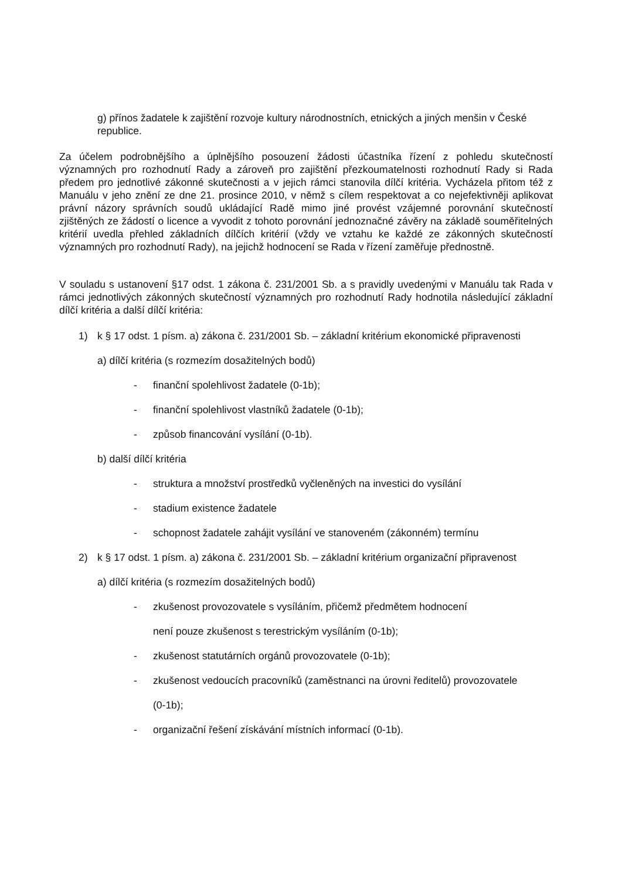g) přínos žadatele k zajištění rozvoje kultury národnostních, etnických a jiných menšin v České republice.
Za účelem podrobnějšího a úplnějšího posouzení žádosti účastníka řízení z pohledu skutečností významných pro rozhodnutí Rady a zároveň pro zajištění přezkoumatelnosti rozhodnutí Rady si Rada předem pro jednotlivé zákonné skutečnosti a v jejich rámci stanovila dílčí kritéria. Vycházela přitom též z Manuálu v jeho znění ze dne 21. prosince 2010, v němž s cílem respektovat a co nejefektivněji aplikovat právní názory správních soudů ukládající Radě mimo jiné provést vzájemné porovnání skutečností zjištěných ze žádostí o licence a vyvodit z tohoto porovnání jednoznačné závěry na základě souměřitelných kritérií uvedla přehled základních dílčích kritérií (vždy ve vztahu ke každé ze zákonných skutečností významných pro rozhodnutí Rady), na jejichž hodnocení se Rada v řízení zaměřuje přednostně.
V souladu s ustanovení §17 odst. 1 zákona č. 231/2001 Sb. a s pravidly uvedenými v Manuálu tak Rada v rámci jednotlivých zákonných skutečností významných pro rozhodnutí Rady hodnotila následující základní dílčí kritéria a další dílčí kritéria:
1) k § 17 odst. 1 písm. a) zákona č. 231/2001 Sb. – základní kritérium ekonomické připravenosti
a) dílčí kritéria (s rozmezím dosažitelných bodů)
- finanční spolehlivost žadatele (0-1b);
- finanční spolehlivost vlastníků žadatele (0-1b);
- způsob financování vysílání (0-1b).
b) další dílčí kritéria
- struktura a množství prostředků vyčleněných na investici do vysílání
- stadium existence žadatele
- schopnost žadatele zahájit vysílání ve stanoveném (zákonném) termínu
2) k § 17 odst. 1 písm. a) zákona č. 231/2001 Sb. – základní kritérium organizační připravenost
a) dílčí kritéria (s rozmezím dosažitelných bodů)
- zkušenost provozovatele s vysíláním, přičemž předmětem hodnocení
není pouze zkušenost s terestrickým vysíláním (0-1b);
- zkušenost statutárních orgánů provozovatele (0-1b);
- zkušenost vedoucích pracovníků (zaměstnanci na úrovni ředitelů) provozovatele
(0-1b);
- organizační řešení získávání místních informací (0-1b).